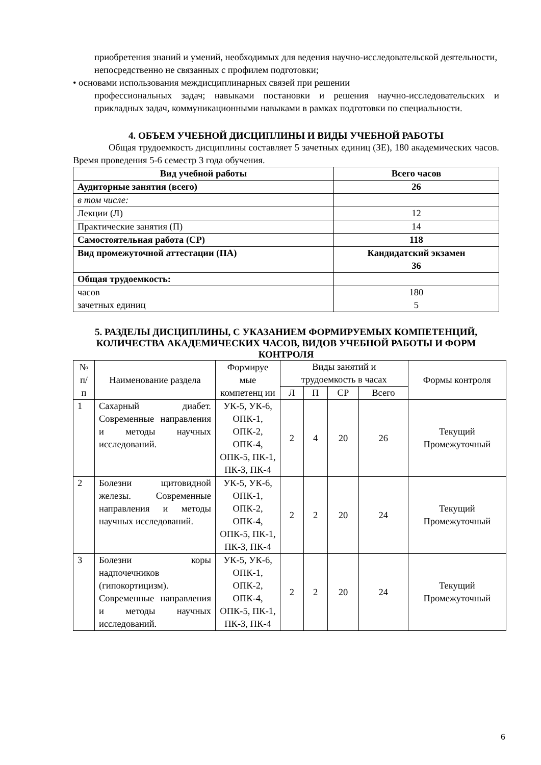приобретения знаний и умений, необходимых для ведения научно-исследовательской деятельности, непосредственно не связанных с профилем подготовки;
• основами использования междисциплинарных связей при решении
профессиональных задач; навыками постановки и решения научно-исследовательских и прикладных задач, коммуникационными навыками в рамках подготовки по специальности.
4. ОБЪЕМ УЧЕБНОЙ ДИСЦИПЛИНЫ И ВИДЫ УЧЕБНОЙ РАБОТЫ
Общая трудоемкость дисциплины составляет 5 зачетных единиц (ЗЕ), 180 академических часов. Время проведения 5-6 семестр 3 года обучения.
| Вид учебной работы | Всего часов |
| --- | --- |
| Аудиторные занятия (всего) | 26 |
| в том числе: | |
| Лекции (Л) | 12 |
| Практические занятия (П) | 14 |
| Самостоятельная работа (СР) | 118 |
| Вид промежуточной аттестации (ПА) | Кандидатский экзамен 36 |
| Общая трудоемкость: | |
| часов зачетных единиц | 180 5 |
5. РАЗДЕЛЫ ДИСЦИПЛИНЫ, С УКАЗАНИЕМ ФОРМИРУЕМЫХ КОМПЕТЕНЦИЙ, КОЛИЧЕСТВА АКАДЕМИЧЕСКИХ ЧАСОВ, ВИДОВ УЧЕБНОЙ РАБОТЫ И ФОРМ КОНТРОЛЯ
| № п/ п | Наименование раздела | Формируе мые компетенц ии | Виды занятий и трудоемкость в часах | | | | Формы контроля |
| | | | Л | П | СР | Всего | |
| 1 | Сахарный диабет. Современные направления и методы научных исследований. | УК-5, УК-6, ОПК-1, ОПК-2, ОПК-4, ОПК-5, ПК-1, ПК-3, ПК-4 | 2 | 4 | 20 | 26 | Текущий Промежуточный |
| 2 | Болезни щитовидной железы. Современные направления и методы научных исследований. | УК-5, УК-6, ОПК-1, ОПК-2, ОПК-4, ОПК-5, ПК-1, ПК-3, ПК-4 | 2 | 2 | 20 | 24 | Текущий Промежуточный |
| 3 | Болезни коры надпочечников (гипокортицизм). Современные направления и методы научных исследований. | УК-5, УК-6, ОПК-1, ОПК-2, ОПК-4, ОПК-5, ПК-1, ПК-3, ПК-4 | 2 | 2 | 20 | 24 | Текущий Промежуточный |
6